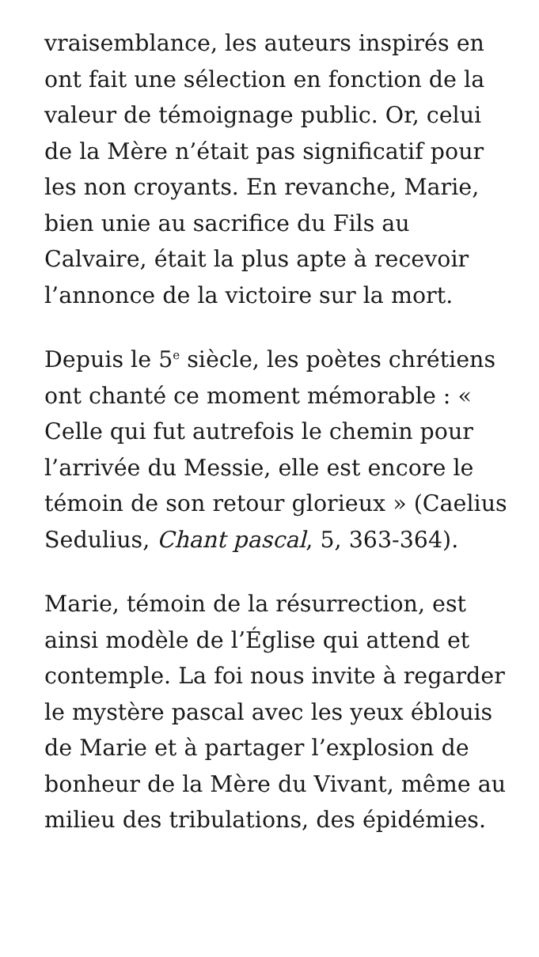vraisemblance, les auteurs inspirés en ont fait une sélection en fonction de la valeur de témoignage public. Or, celui de la Mère n’était pas significatif pour les non croyants. En revanche, Marie, bien unie au sacrifice du Fils au Calvaire, était la plus apte à recevoir l’annonce de la victoire sur la mort.
Depuis le 5<sup>e</sup> siècle, les poètes chrétiens ont chanté ce moment mémorable : « Celle qui fut autrefois le chemin pour l’arrivée du Messie, elle est encore le témoin de son retour glorieux » (Caelius Sedulius, Chant pascal, 5, 363-364).
Marie, témoin de la résurrection, est ainsi modèle de l’Église qui attend et contemple. La foi nous invite à regarder le mystère pascal avec les yeux éblouis de Marie et à partager l’explosion de bonheur de la Mère du Vivant, même au milieu des tribulations, des épidémies.